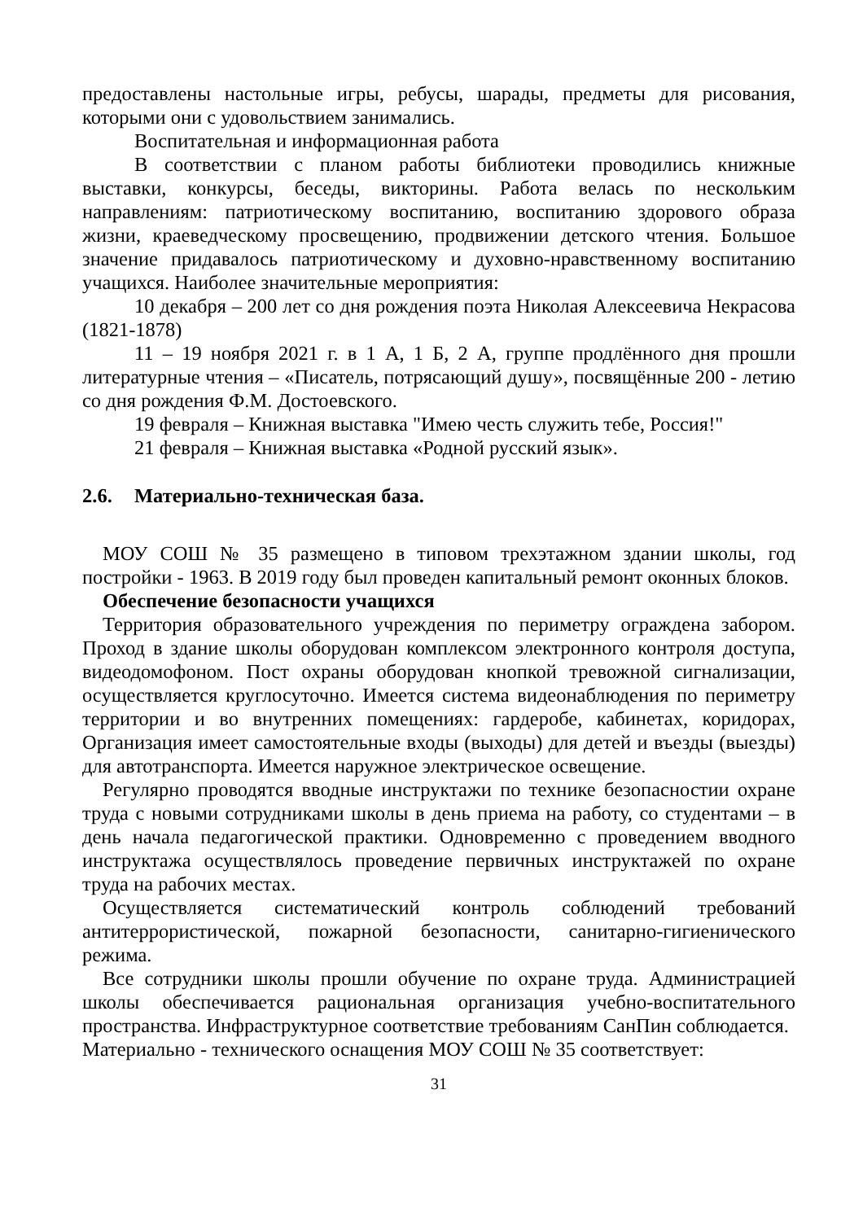предоставлены настольные игры, ребусы, шарады, предметы для рисования, которыми они с удовольствием занимались.
Воспитательная и информационная работа
В соответствии с планом работы библиотеки проводились книжные выставки, конкурсы, беседы, викторины. Работа велась по нескольким направлениям: патриотическому воспитанию, воспитанию здорового образа жизни, краеведческому просвещению, продвижении детского чтения. Большое значение придавалось патриотическому и духовно-нравственному воспитанию учащихся. Наиболее значительные мероприятия:
10 декабря – 200 лет со дня рождения поэта Николая Алексеевича Некрасова (1821-1878)
11 – 19 ноября 2021 г. в 1 А, 1 Б, 2 А, группе продлённого дня прошли литературные чтения – «Писатель, потрясающий душу», посвящённые 200 - летию со дня рождения Ф.М. Достоевского.
19 февраля – Книжная выставка "Имею честь служить тебе, Россия!"
21 февраля – Книжная выставка «Родной русский язык».
2.6. Материально-техническая база.
МОУ СОШ № 35 размещено в типовом трехэтажном здании школы, год постройки - 1963. В 2019 году был проведен капитальный ремонт оконных блоков.
Обеспечение безопасности учащихся
Территория образовательного учреждения по периметру ограждена забором. Проход в здание школы оборудован комплексом электронного контроля доступа, видеодомофоном. Пост охраны оборудован кнопкой тревожной сигнализации, осуществляется круглосуточно. Имеется система видеонаблюдения по периметру территории и во внутренних помещениях: гардеробе, кабинетах, коридорах, Организация имеет самостоятельные входы (выходы) для детей и въезды (выезды) для автотранспорта. Имеется наружное электрическое освещение.
Регулярно проводятся вводные инструктажи по технике безопасностии охране труда с новыми сотрудниками школы в день приема на работу, со студентами – в день начала педагогической практики. Одновременно с проведением вводного инструктажа осуществлялось проведение первичных инструктажей по охране труда на рабочих местах.
Осуществляется систематический контроль соблюдений требований антитеррористической, пожарной безопасности, санитарно-гигиенического режима.
Все сотрудники школы прошли обучение по охране труда. Администрацией школы обеспечивается рациональная организация учебно-воспитательного пространства. Инфраструктурное соответствие требованиям СанПин соблюдается.
Материально - технического оснащения МОУ СОШ № 35 соответствует:
31